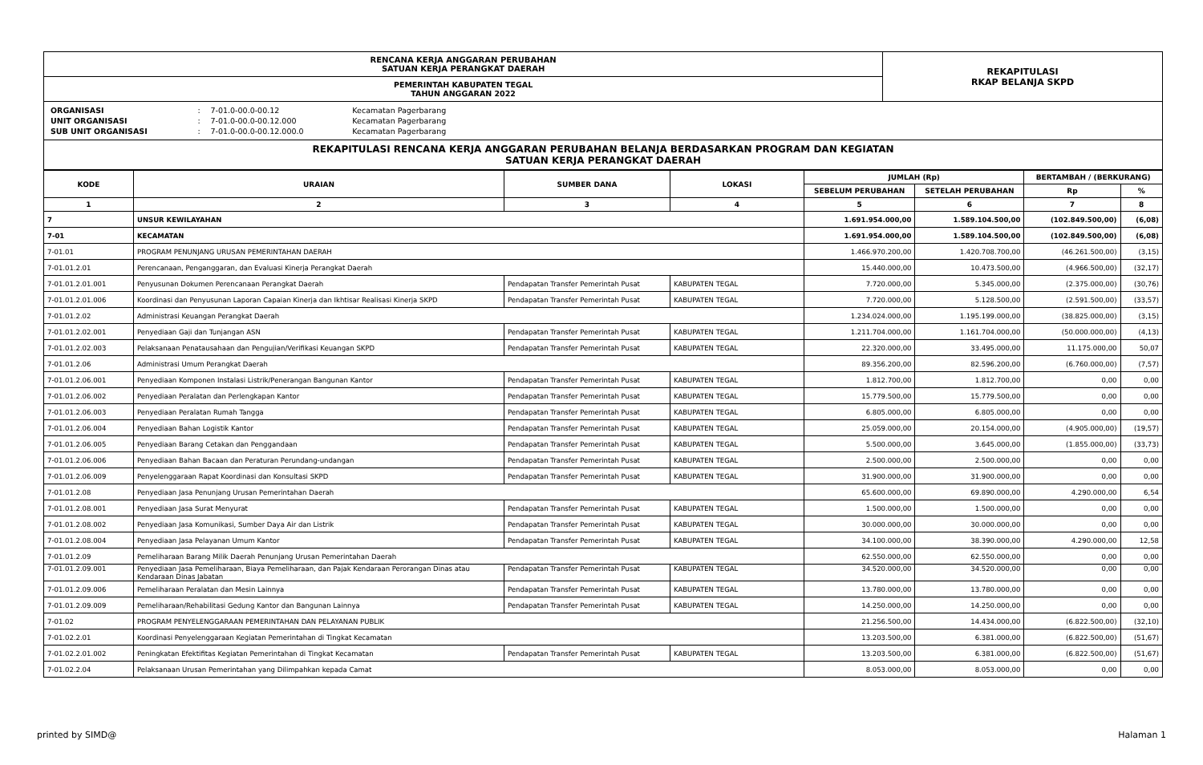| RENCANA KERJA ANGGARAN PERUBAHAN SATUAN KERJA PERANGKAT DAERAH | REKAPITULASI RKAP BELANJA SKPD |
| PEMERINTAH KABUPATEN TEGAL TAHUN ANGGARAN 2022 | |
| ORGANISASI | : | 7-01.0-00.0-00.12 | Kecamatan Pagerbarang | |
| UNIT ORGANISASI | : | 7-01.0-00.0-00.12.000 | Kecamatan Pagerbarang | |
| SUB UNIT ORGANISASI | : | 7-01.0-00.0-00.12.000.0 | Kecamatan Pagerbarang | |
REKAPITULASI RENCANA KERJA ANGGARAN PERUBAHAN BELANJA BERDASARKAN PROGRAM DAN KEGIATAN
SATUAN KERJA PERANGKAT DAERAH
| KODE | URAIAN | SUMBER DANA | LOKASI | JUMLAH (Rp) | | BERTAMBAH / (BERKURANG) | |
| --- | --- | --- | --- | --- | --- | --- | --- |
| | | | | SEBELUM PERUBAHAN | SETELAH PERUBAHAN | Rp | % |
| 1 | 2 | 3 | 4 | 5 | 6 | 7 | 8 |
| 7 | UNSUR KEWILAYAHAN | | | 1.691.954.000,00 | 1.589.104.500,00 | (102.849.500,00) | (6,08) |
| 7-01 | KECAMATAN | | | 1.691.954.000,00 | 1.589.104.500,00 | (102.849.500,00) | (6,08) |
| 7-01.01 | PROGRAM PENUNJANG URUSAN PEMERINTAHAN DAERAH | | | 1.466.970.200,00 | 1.420.708.700,00 | (46.261.500,00) | (3,15) |
| 7-01.01.2.01 | Perencanaan, Penganggaran, dan Evaluasi Kinerja Perangkat Daerah | | | 15.440.000,00 | 10.473.500,00 | (4.966.500,00) | (32,17) |
| 7-01.01.2.01.001 | Penyusunan Dokumen Perencanaan Perangkat Daerah | Pendapatan Transfer Pemerintah Pusat | KABUPATEN TEGAL | 7.720.000,00 | 5.345.000,00 | (2.375.000,00) | (30,76) |
| 7-01.01.2.01.006 | Koordinasi dan Penyusunan Laporan Capaian Kinerja dan Ikhtisar Realisasi Kinerja SKPD | Pendapatan Transfer Pemerintah Pusat | KABUPATEN TEGAL | 7.720.000,00 | 5.128.500,00 | (2.591.500,00) | (33,57) |
| 7-01.01.2.02 | Administrasi Keuangan Perangkat Daerah | | | 1.234.024.000,00 | 1.195.199.000,00 | (38.825.000,00) | (3,15) |
| 7-01.01.2.02.001 | Penyediaan Gaji dan Tunjangan ASN | Pendapatan Transfer Pemerintah Pusat | KABUPATEN TEGAL | 1.211.704.000,00 | 1.161.704.000,00 | (50.000.000,00) | (4,13) |
| 7-01.01.2.02.003 | Pelaksanaan Penatausahaan dan Pengujian/Verifikasi Keuangan SKPD | Pendapatan Transfer Pemerintah Pusat | KABUPATEN TEGAL | 22.320.000,00 | 33.495.000,00 | 11.175.000,00 | 50,07 |
| 7-01.01.2.06 | Administrasi Umum Perangkat Daerah | | | 89.356.200,00 | 82.596.200,00 | (6.760.000,00) | (7,57) |
| 7-01.01.2.06.001 | Penyediaan Komponen Instalasi Listrik/Penerangan Bangunan Kantor | Pendapatan Transfer Pemerintah Pusat | KABUPATEN TEGAL | 1.812.700,00 | 1.812.700,00 | 0,00 | 0,00 |
| 7-01.01.2.06.002 | Penyediaan Peralatan dan Perlengkapan Kantor | Pendapatan Transfer Pemerintah Pusat | KABUPATEN TEGAL | 15.779.500,00 | 15.779.500,00 | 0,00 | 0,00 |
| 7-01.01.2.06.003 | Penyediaan Peralatan Rumah Tangga | Pendapatan Transfer Pemerintah Pusat | KABUPATEN TEGAL | 6.805.000,00 | 6.805.000,00 | 0,00 | 0,00 |
| 7-01.01.2.06.004 | Penyediaan Bahan Logistik Kantor | Pendapatan Transfer Pemerintah Pusat | KABUPATEN TEGAL | 25.059.000,00 | 20.154.000,00 | (4.905.000,00) | (19,57) |
| 7-01.01.2.06.005 | Penyediaan Barang Cetakan dan Penggandaan | Pendapatan Transfer Pemerintah Pusat | KABUPATEN TEGAL | 5.500.000,00 | 3.645.000,00 | (1.855.000,00) | (33,73) |
| 7-01.01.2.06.006 | Penyediaan Bahan Bacaan dan Peraturan Perundang-undangan | Pendapatan Transfer Pemerintah Pusat | KABUPATEN TEGAL | 2.500.000,00 | 2.500.000,00 | 0,00 | 0,00 |
| 7-01.01.2.06.009 | Penyelenggaraan Rapat Koordinasi dan Konsultasi SKPD | Pendapatan Transfer Pemerintah Pusat | KABUPATEN TEGAL | 31.900.000,00 | 31.900.000,00 | 0,00 | 0,00 |
| 7-01.01.2.08 | Penyediaan Jasa Penunjang Urusan Pemerintahan Daerah | | | 65.600.000,00 | 69.890.000,00 | 4.290.000,00 | 6,54 |
| 7-01.01.2.08.001 | Penyediaan Jasa Surat Menyurat | Pendapatan Transfer Pemerintah Pusat | KABUPATEN TEGAL | 1.500.000,00 | 1.500.000,00 | 0,00 | 0,00 |
| 7-01.01.2.08.002 | Penyediaan Jasa Komunikasi, Sumber Daya Air dan Listrik | Pendapatan Transfer Pemerintah Pusat | KABUPATEN TEGAL | 30.000.000,00 | 30.000.000,00 | 0,00 | 0,00 |
| 7-01.01.2.08.004 | Penyediaan Jasa Pelayanan Umum Kantor | Pendapatan Transfer Pemerintah Pusat | KABUPATEN TEGAL | 34.100.000,00 | 38.390.000,00 | 4.290.000,00 | 12,58 |
| 7-01.01.2.09 | Pemeliharaan Barang Milik Daerah Penunjang Urusan Pemerintahan Daerah | | | 62.550.000,00 | 62.550.000,00 | 0,00 | 0,00 |
| 7-01.01.2.09.001 | Penyediaan Jasa Pemeliharaan, Biaya Pemeliharaan, dan Pajak Kendaraan Perorangan Dinas atau Kendaraan Dinas Jabatan | Pendapatan Transfer Pemerintah Pusat | KABUPATEN TEGAL | 34.520.000,00 | 34.520.000,00 | 0,00 | 0,00 |
| 7-01.01.2.09.006 | Pemeliharaan Peralatan dan Mesin Lainnya | Pendapatan Transfer Pemerintah Pusat | KABUPATEN TEGAL | 13.780.000,00 | 13.780.000,00 | 0,00 | 0,00 |
| 7-01.01.2.09.009 | Pemeliharaan/Rehabilitasi Gedung Kantor dan Bangunan Lainnya | Pendapatan Transfer Pemerintah Pusat | KABUPATEN TEGAL | 14.250.000,00 | 14.250.000,00 | 0,00 | 0,00 |
| 7-01.02 | PROGRAM PENYELENGGARAAN PEMERINTAHAN DAN PELAYANAN PUBLIK | | | 21.256.500,00 | 14.434.000,00 | (6.822.500,00) | (32,10) |
| 7-01.02.2.01 | Koordinasi Penyelenggaraan Kegiatan Pemerintahan di Tingkat Kecamatan | | | 13.203.500,00 | 6.381.000,00 | (6.822.500,00) | (51,67) |
| 7-01.02.2.01.002 | Peningkatan Efektifitas Kegiatan Pemerintahan di Tingkat Kecamatan | Pendapatan Transfer Pemerintah Pusat | KABUPATEN TEGAL | 13.203.500,00 | 6.381.000,00 | (6.822.500,00) | (51,67) |
| 7-01.02.2.04 | Pelaksanaan Urusan Pemerintahan yang Dilimpahkan kepada Camat | | | 8.053.000,00 | 8.053.000,00 | 0,00 | 0,00 |
printed by SIMD@ Halaman 1